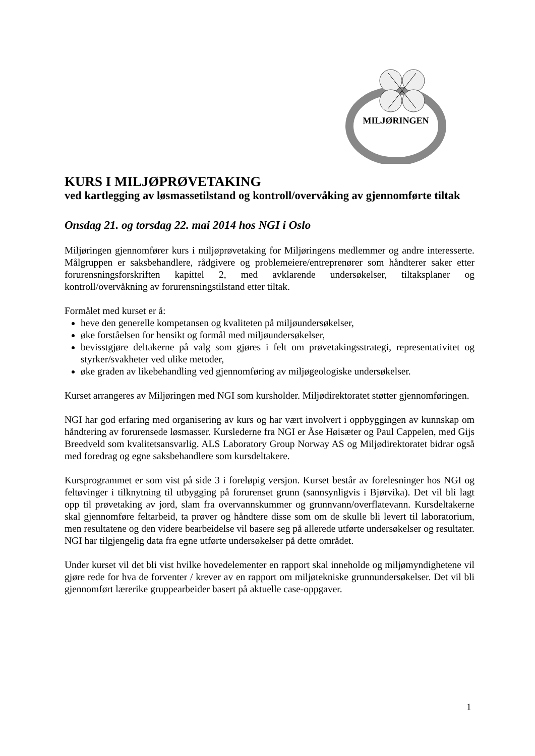MILJØRINGEN
KURS I MILJØPRØVETAKING
ved kartlegging av løsmassetilstand og kontroll/overvåking av gjennomførte tiltak
Onsdag 21. og torsdag 22. mai 2014 hos NGI i Oslo
Miljøringen gjennomfører kurs i miljøprøvetaking for Miljøringens medlemmer og andre interesserte. Målgruppen er saksbehandlere, rådgivere og problemeiere/entreprenører som håndterer saker etter forurensningsforskriften kapittel 2, med avklarende undersøkelser, tiltaksplaner og kontroll/overvåkning av forurensningstilstand etter tiltak.
Formålet med kurset er å:
heve den generelle kompetansen og kvaliteten på miljøundersøkelser,
øke forståelsen for hensikt og formål med miljøundersøkelser,
bevisstgjøre deltakerne på valg som gjøres i felt om prøvetakingsstrategi, representativitet og styrker/svakheter ved ulike metoder,
øke graden av likebehandling ved gjennomføring av miljøgeologiske undersøkelser.
Kurset arrangeres av Miljøringen med NGI som kursholder. Miljødirektoratet støtter gjennomføringen.
NGI har god erfaring med organisering av kurs og har vært involvert i oppbyggingen av kunnskap om håndtering av forurensede løsmasser. Kurslederne fra NGI er Åse Høisæter og Paul Cappelen, med Gijs Breedveld som kvalitetsansvarlig. ALS Laboratory Group Norway AS og Miljødirektoratet bidrar også med foredrag og egne saksbehandlere som kursdeltakere.
Kursprogrammet er som vist på side 3 i foreløpig versjon. Kurset består av forelesninger hos NGI og feltøvinger i tilknytning til utbygging på forurenset grunn (sannsynligvis i Bjørvika). Det vil bli lagt opp til prøvetaking av jord, slam fra overvannskummer og grunnvann/overflatevann. Kursdeltakerne skal gjennomføre feltarbeid, ta prøver og håndtere disse som om de skulle bli levert til laboratorium, men resultatene og den videre bearbeidelse vil basere seg på allerede utførte undersøkelser og resultater. NGI har tilgjengelig data fra egne utførte undersøkelser på dette området.
Under kurset vil det bli vist hvilke hovedelementer en rapport skal inneholde og miljømyndighetene vil gjøre rede for hva de forventer / krever av en rapport om miljøtekniske grunnundersøkelser. Det vil bli gjennomført lærerike gruppearbeider basert på aktuelle case-oppgaver.
1